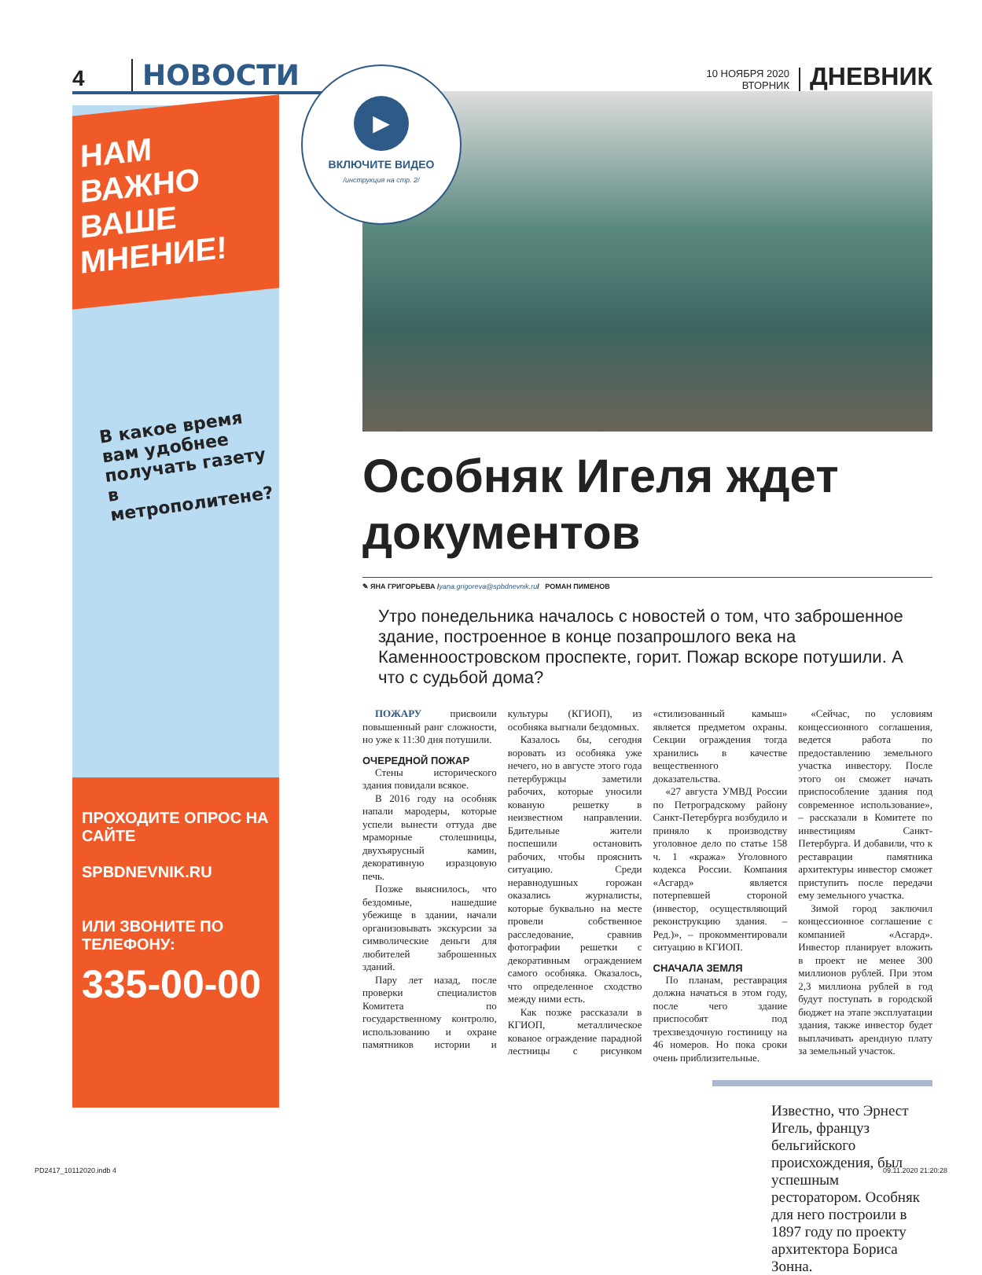4 НОВОСТИ 10 НОЯБРЯ 2020
ВТОРНИК ДНЕВНИК
НАМ ВАЖНО ВАШЕ МНЕНИЕ!
В какое время вам удобнее получать газету в метрополитене?
ПРОХОДИТЕ ОПРОС НА САЙТЕ
SPBDNEVNIK.RU
ИЛИ ЗВОНИТЕ ПО ТЕЛЕФОНУ:
335-00-00
▶
ВКЛЮЧИТЕ ВИДЕО
/инструкция на стр. 2/
Особняк Игеля ждет документов
✎ ЯНА ГРИГОРЬЕВА /yana.grigoreva@spbdnevnik.ru/ РОМАН ПИМЕНОВ
Утро понедельника началось с новостей о том, что заброшенное здание, построенное в конце позапрошлого века на Каменноостровском проспекте, горит. Пожар вскоре потушили. А что с судьбой дома?
ПОЖАРУ присвоили повышенный ранг сложности, но уже к 11:30 дня потушили.
ОЧЕРЕДНОЙ ПОЖАР
Стены исторического здания повидали всякое.
В 2016 году на особняк напали мародеры, которые успели вынести оттуда две мраморные столешницы, двухъярусный камин, декоративную изразцовую печь.
Позже выяснилось, что бездомные, нашедшие убежище в здании, начали организовывать экскурсии за символические деньги для любителей заброшенных зданий.
Пару лет назад, после проверки специалистов Комитета по государственному контролю, использованию и охране памятников истории и культуры (КГИОП), из особняка выгнали бездомных.
Казалось бы, сегодня воровать из особняка уже нечего, но в августе этого года петербуржцы заметили рабочих, которые уносили кованую решетку в неизвестном направлении. Бдительные жители поспешили остановить рабочих, чтобы прояснить ситуацию. Среди неравнодушных горожан оказались журналисты, которые буквально на месте провели собственное расследование, сравнив фотографии решетки с декоративным ограждением самого особняка. Оказалось, что определенное сходство между ними есть.
Как позже рассказали в КГИОП, металлическое кованое ограждение парадной лестницы с рисунком «стилизованный камыш» является предметом охраны. Секции ограждения тогда хранились в качестве вещественного доказательства.
«27 августа УМВД России по Петроградскому району Санкт-Петербурга возбудило и приняло к производству уголовное дело по статье 158 ч. 1 «кража» Уголовного кодекса России. Компания «Асгард» является потерпевшей стороной (инвестор, осуществляющий реконструкцию здания. – Ред.)», – прокомментировали ситуацию в КГИОП.
СНАЧАЛА ЗЕМЛЯ
По планам, реставрация должна начаться в этом году, после чего здание приспособят под трехзвездочную гостиницу на 46 номеров. Но пока сроки очень приблизительные.
«Сейчас, по условиям концессионного соглашения, ведется работа по предоставлению земельного участка инвестору. После этого он сможет начать приспособление здания под современное использование», – рассказали в Комитете по инвестициям Санкт-Петербурга. И добавили, что к реставрации памятника архитектуры инвестор сможет приступить после передачи ему земельного участка.
Зимой город заключил концессионное соглашение с компанией «Асгард». Инвестор планирует вложить в проект не менее 300 миллионов рублей. При этом 2,3 миллиона рублей в год будут поступать в городской бюджет на этапе эксплуатации здания, также инвестор будет выплачивать арендную плату за земельный участок.
Известно, что Эрнест Игель, француз бельгийского происхождения, был успешным ресторатором. Особняк для него построили в 1897 году по проекту архитектора Бориса Зонна.
PD2417_10112020.indb 4 09.11.2020 21:20:28